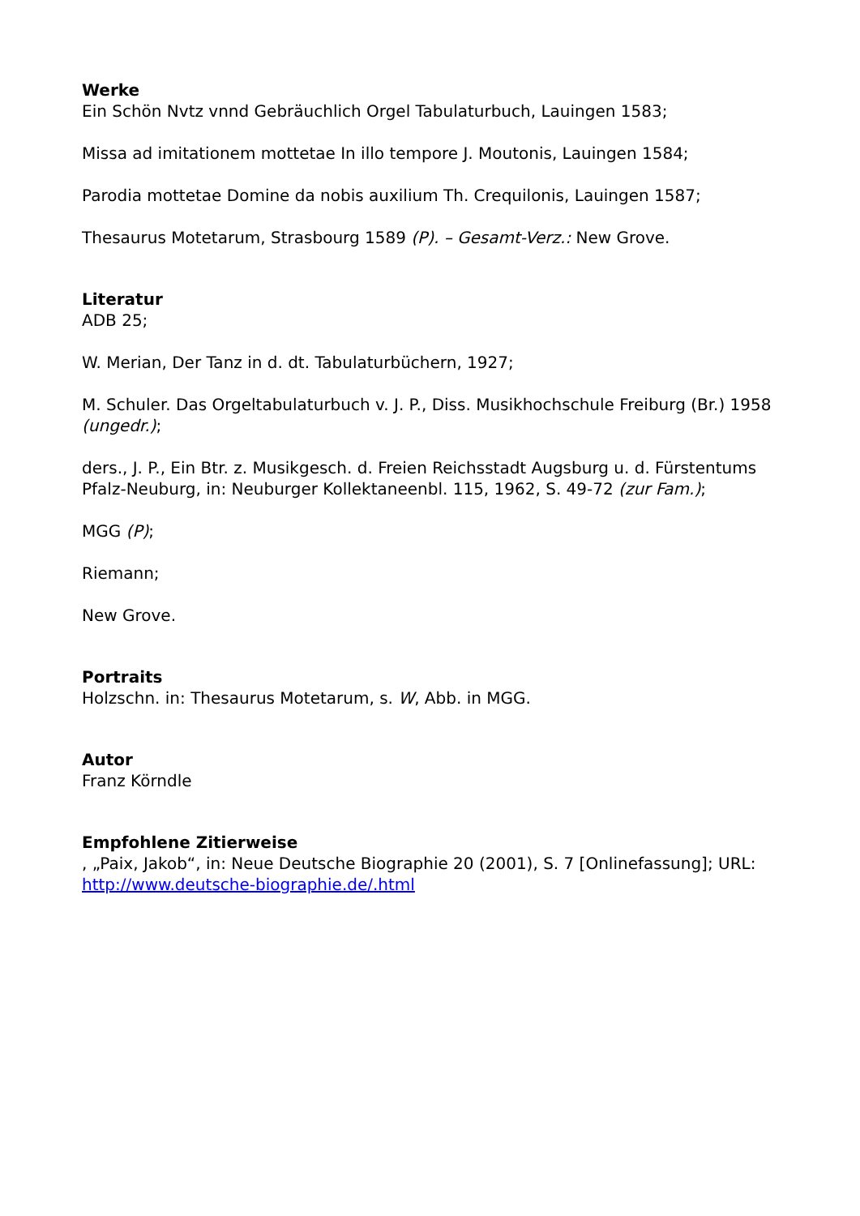Werke
Ein Schön Nvtz vnnd Gebräuchlich Orgel Tabulaturbuch, Lauingen 1583;
Missa ad imitationem mottetae In illo tempore J. Moutonis, Lauingen 1584;
Parodia mottetae Domine da nobis auxilium Th. Crequilonis, Lauingen 1587;
Thesaurus Motetarum, Strasbourg 1589 (P). – Gesamt-Verz.: New Grove.
Literatur
ADB 25;
W. Merian, Der Tanz in d. dt. Tabulaturbüchern, 1927;
M. Schuler. Das Orgeltabulaturbuch v. J. P., Diss. Musikhochschule Freiburg (Br.) 1958 (ungedr.);
ders., J. P., Ein Btr. z. Musikgesch. d. Freien Reichsstadt Augsburg u. d. Fürstentums Pfalz-Neuburg, in: Neuburger Kollektaneenbl. 115, 1962, S. 49-72 (zur Fam.);
MGG (P);
Riemann;
New Grove.
Portraits
Holzschn. in: Thesaurus Motetarum, s. W, Abb. in MGG.
Autor
Franz Körndle
Empfohlene Zitierweise
, „Paix, Jakob“, in: Neue Deutsche Biographie 20 (2001), S. 7 [Onlinefassung]; URL: http://www.deutsche-biographie.de/.html